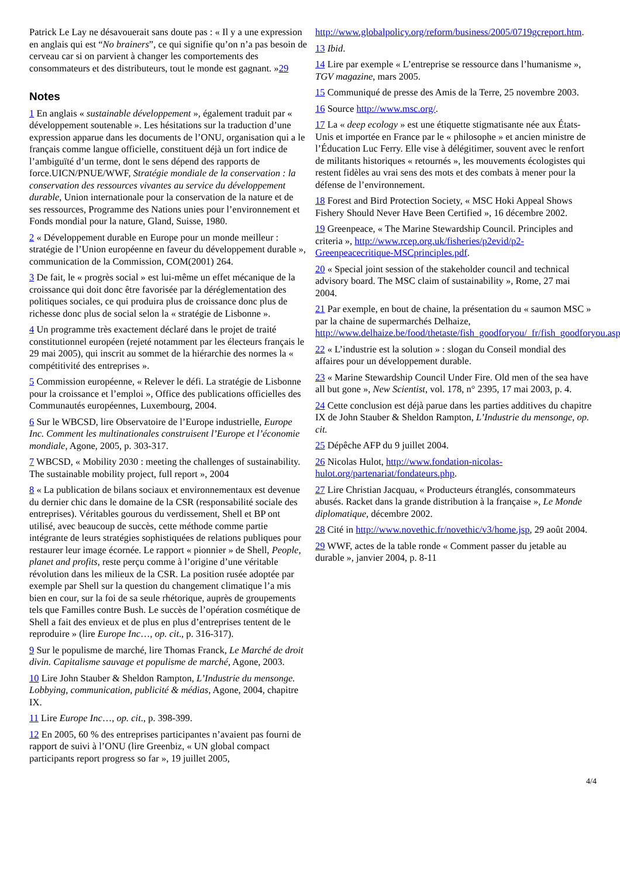Patrick Le Lay ne désavouerait sans doute pas : « Il y a une expression en anglais qui est “No brainers”, ce qui signifie qu’on n’a pas besoin de cerveau car si on parvient à changer les comportements des consommateurs et des distributeurs, tout le monde est gagnant. »29
Notes
1 En anglais « sustainable développement », également traduit par « développement soutenable ». Les hésitations sur la traduction d’une expression apparue dans les documents de l’ONU, organisation qui a le français comme langue officielle, constituent déjà un fort indice de l’ambiguïté d’un terme, dont le sens dépend des rapports de force.UICN/PNUE/WWF, Stratégie mondiale de la conservation : la conservation des ressources vivantes au service du développement durable, Union internationale pour la conservation de la nature et de ses ressources, Programme des Nations unies pour l’environnement et Fonds mondial pour la nature, Gland, Suisse, 1980.
2 « Développement durable en Europe pour un monde meilleur : stratégie de l’Union européenne en faveur du développement durable », communication de la Commission, COM(2001) 264.
3 De fait, le « progrès social » est lui-même un effet mécanique de la croissance qui doit donc être favorisée par la déréglementation des politiques sociales, ce qui produira plus de croissance donc plus de richesse donc plus de social selon la « stratégie de Lisbonne ».
4 Un programme très exactement déclaré dans le projet de traité constitutionnel européen (rejeté notamment par les électeurs français le 29 mai 2005), qui inscrit au sommet de la hiérarchie des normes la « compétitivité des entreprises ».
5 Commission européenne, « Relever le défi. La stratégie de Lisbonne pour la croissance et l’emploi », Office des publications officielles des Communautés européennes, Luxembourg, 2004.
6 Sur le WBCSD, lire Observatoire de l’Europe industrielle, Europe Inc. Comment les multinationales construisent l’Europe et l’économie mondiale, Agone, 2005, p. 303-317.
7 WBCSD, « Mobility 2030 : meeting the challenges of sustainability. The sustainable mobility project, full report », 2004
8 « La publication de bilans sociaux et environnementaux est devenue du dernier chic dans le domaine de la CSR (responsabilité sociale des entreprises). Véritables gourous du verdissement, Shell et BP ont utilisé, avec beaucoup de succès, cette méthode comme partie intégrante de leurs stratégies sophistiquées de relations publiques pour restaurer leur image écornée. Le rapport « pionnier » de Shell, People, planet and profits, reste perçu comme à l’origine d’une véritable révolution dans les milieux de la CSR. La position rusée adoptée par exemple par Shell sur la question du changement climatique l’a mis bien en cour, sur la foi de sa seule rhétorique, auprès de groupements tels que Familles contre Bush. Le succès de l’opération cosmétique de Shell a fait des envieux et de plus en plus d’entreprises tentent de le reproduire » (lire Europe Inc…, op. cit., p. 316-317).
9 Sur le populisme de marché, lire Thomas Franck, Le Marché de droit divin. Capitalisme sauvage et populisme de marché, Agone, 2003.
10 Lire John Stauber & Sheldon Rampton, L’Industrie du mensonge. Lobbying, communication, publicité & médias, Agone, 2004, chapitre IX.
11 Lire Europe Inc…, op. cit., p. 398-399.
12 En 2005, 60 % des entreprises participantes n’avaient pas fourni de rapport de suivi à l’ONU (lire Greenbiz, « UN global compact participants report progress so far », 19 juillet 2005,
http://www.globalpolicy.org/reform/business/2005/0719gcreport.htm.
13 Ibid.
14 Lire par exemple « L’entreprise se ressource dans l’humanisme », TGV magazine, mars 2005.
15 Communiqué de presse des Amis de la Terre, 25 novembre 2003.
16 Source http://www.msc.org/.
17 La « deep ecology » est une étiquette stigmatisante née aux États-Unis et importée en France par le « philosophe » et ancien ministre de l’Éducation Luc Ferry. Elle vise à délégitimer, souvent avec le renfort de militants historiques « retournés », les mouvements écologistes qui restent fidèles au vrai sens des mots et des combats à mener pour la défense de l’environnement.
18 Forest and Bird Protection Society, « MSC Hoki Appeal Shows Fishery Should Never Have Been Certified », 16 décembre 2002.
19 Greenpeace, « The Marine Stewardship Council. Principles and criteria », http://www.rcep.org.uk/fisheries/p2evid/p2-Greenpeacecritique-MSCprinciples.pdf.
20 « Special joint session of the stakeholder council and technical advisory board. The MSC claim of sustainability », Rome, 27 mai 2004.
21 Par exemple, en bout de chaine, la présentation du « saumon MSC » par la chaine de supermarchés Delhaize, http://www.delhaize.be/food/thetaste/fish_goodforyou/_fr/fish_goodforyou.asp.
22 « L’industrie est la solution » : slogan du Conseil mondial des affaires pour un développement durable.
23 « Marine Stewardship Council Under Fire. Old men of the sea have all but gone », New Scientist, vol. 178, n° 2395, 17 mai 2003, p. 4.
24 Cette conclusion est déjà parue dans les parties additives du chapitre IX de John Stauber & Sheldon Rampton, L’Industrie du mensonge, op. cit.
25 Dépêche AFP du 9 juillet 2004.
26 Nicolas Hulot, http://www.fondation-nicolas-hulot.org/partenariat/fondateurs.php.
27 Lire Christian Jacquau, « Producteurs étranglés, consommateurs abusés. Racket dans la grande distribution à la française », Le Monde diplomatique, décembre 2002.
28 Cité in http://www.novethic.fr/novethic/v3/home.jsp, 29 août 2004.
29 WWF, actes de la table ronde « Comment passer du jetable au durable », janvier 2004, p. 8-11
4/4